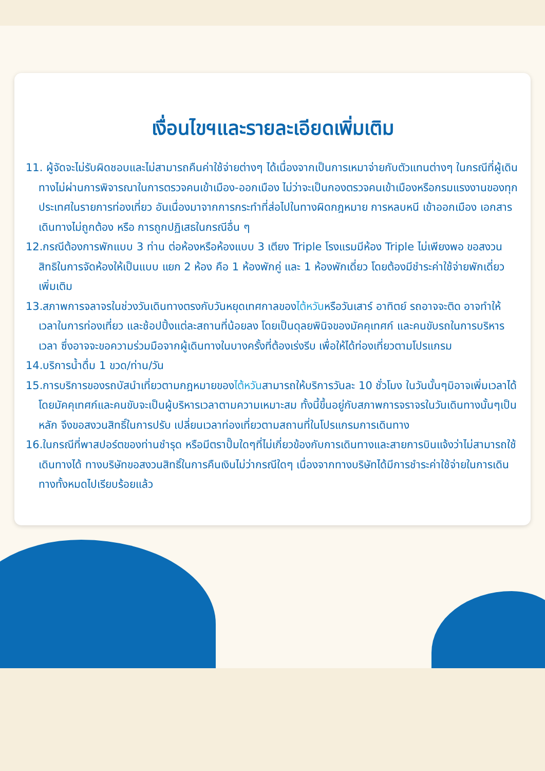เงื่อนไขฯและรายละเอียดเพิ่มเติม
11. ผู้จัดจะไม่รับผิดชอบและไม่สามารถคืนค่าใช้จ่ายต่างๆ ได้เนื่องจากเป็นการเหมาจ่ายกับตัวแทนต่างๆ ในกรณีที่ผู้เดินทางไม่ผ่านการพิจารณาในการตรวจคนเข้าเมือง-ออกเมือง ไม่ว่าจะเป็นกองตรวจคนเข้าเมืองหรือกรมแรงงานของทุกประเทศในรายการท่องเที่ยว อันเนื่องมาจากการกระทำที่ส่อไปในทางผิดกฎหมาย การหลบหนี เข้าออกเมือง เอกสารเดินทางไม่ถูกต้อง หรือ การถูกปฏิเสธในกรณีอื่น ๆ
12.กรณีต้องการพักแบบ 3 ท่าน ต่อห้องหรือห้องแบบ 3 เตียง Triple โรงแรมมีห้อง Triple ไม่เพียงพอ ขอสงวนสิทธิในการจัดห้องให้เป็นแบบ แยก 2 ห้อง คือ 1 ห้องพักคู่ และ 1 ห้องพักเดี่ยว โดยต้องมีชำระค่าใช้จ่ายพักเดี่ยวเพิ่มเติม
13.สภาพการจลาจรในช่วงวันเดินทางตรงกับวันหยุดเทศกาลของไต้หวันหรือวันเสาร์ อาทิตย์ รถอาจจะติด อาจทำให้เวลาในการท่องเที่ยว และช้อปปิ้งแต่ละสถานที่น้อยลง โดยเป็นดุลยพินิจของมัคคุเทศก์ และคนขับรถในการบริหารเวลา ซึ่งอาจจะขอความร่วมมือจากผู้เดินทางในบางครั้งที่ต้องเร่งรีบ เพื่อให้ได้ท่องเที่ยวตามโปรแกรม
14.บริการน้ำดื่ม 1 ขวด/ท่าน/วัน
15.การบริการของรถบัสนำเที่ยวตามกฎหมายของไต้หวันสามารถให้บริการวันละ 10 ชั่วโมง ในวันนั้นๆมิอาจเพิ่มเวลาได้ โดยมัคคุเทศก์และคนขับจะเป็นผู้บริหารเวลาตามความเหมาะสม ทั้งนี้ขึ้นอยู่กับสภาพการจราจรในวันเดินทางนั้นๆเป็นหลัก จึงขอสงวนสิทธิ์ในการปรับ เปลี่ยนเวลาท่องเที่ยวตามสถานที่ในโปรแกรมการเดินทาง
16.ในกรณีที่พาสปอร์ตของท่านชำรุด หรือมีตราปั๊มใดๆที่ไม่เกี่ยวข้องกับการเดินทางและสายการบินแจ้งว่าไม่สามารถใช้เดินทางได้ ทางบริษัทขอสงวนสิทธิ์ในการคืนเงินไม่ว่ากรณีใดๆ เนื่องจากทางบริษัทได้มีการชำระค่าใช้จ่ายในการเดินทางทั้งหมดไปเรียบร้อยแล้ว